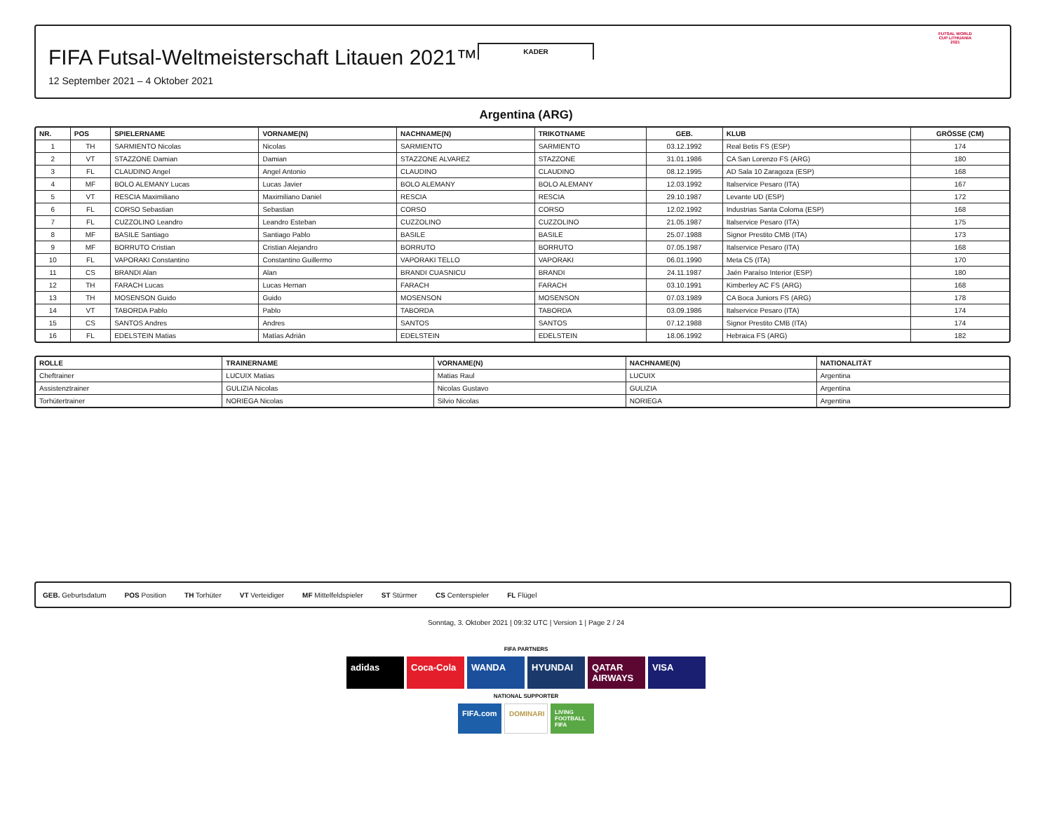KADER
FIFA Futsal-Weltmeisterschaft Litauen 2021™
12 September 2021 – 4 Oktober 2021
FUTSAL WORLD CUP LITHUANIA 2021
Argentina (ARG)
| NR. | POS | SPIELERNAME | VORNAME(N) | NACHNAME(N) | TRIKOTNAME | GEB. | KLUB | GRÖSSE (CM) |
| --- | --- | --- | --- | --- | --- | --- | --- | --- |
| 1 | TH | SARMIENTO Nicolas | Nicolas | SARMIENTO | SARMIENTO | 03.12.1992 | Real Betis FS (ESP) | 174 |
| 2 | VT | STAZZONE Damian | Damian | STAZZONE ALVAREZ | STAZZONE | 31.01.1986 | CA San Lorenzo FS (ARG) | 180 |
| 3 | FL | CLAUDINO Angel | Angel Antonio | CLAUDINO | CLAUDINO | 08.12.1995 | AD Sala 10 Zaragoza (ESP) | 168 |
| 4 | MF | BOLO ALEMANY Lucas | Lucas Javier | BOLO ALEMANY | BOLO ALEMANY | 12.03.1992 | Italservice Pesaro (ITA) | 167 |
| 5 | VT | RESCIA Maximiliano | Maximiliano Daniel | RESCIA | RESCIA | 29.10.1987 | Levante UD (ESP) | 172 |
| 6 | FL | CORSO Sebastian | Sebastian | CORSO | CORSO | 12.02.1992 | Industrias Santa Coloma (ESP) | 168 |
| 7 | FL | CUZZOLINO Leandro | Leandro Esteban | CUZZOLINO | CUZZOLINO | 21.05.1987 | Italservice Pesaro (ITA) | 175 |
| 8 | MF | BASILE Santiago | Santiago Pablo | BASILE | BASILE | 25.07.1988 | Signor Prestito CMB (ITA) | 173 |
| 9 | MF | BORRUTO Cristian | Cristian Alejandro | BORRUTO | BORRUTO | 07.05.1987 | Italservice Pesaro (ITA) | 168 |
| 10 | FL | VAPORAKI Constantino | Constantino Guillermo | VAPORAKI TELLO | VAPORAKI | 06.01.1990 | Meta C5 (ITA) | 170 |
| 11 | CS | BRANDI Alan | Alan | BRANDI CUASNICU | BRANDI | 24.11.1987 | Jaén Paraíso Interior (ESP) | 180 |
| 12 | TH | FARACH Lucas | Lucas Hernan | FARACH | FARACH | 03.10.1991 | Kimberley AC FS (ARG) | 168 |
| 13 | TH | MOSENSON Guido | Guido | MOSENSON | MOSENSON | 07.03.1989 | CA Boca Juniors FS (ARG) | 178 |
| 14 | VT | TABORDA Pablo | Pablo | TABORDA | TABORDA | 03.09.1986 | Italservice Pesaro (ITA) | 174 |
| 15 | CS | SANTOS Andres | Andres | SANTOS | SANTOS | 07.12.1988 | Signor Prestito CMB (ITA) | 174 |
| 16 | FL | EDELSTEIN Matias | Matías Adrián | EDELSTEIN | EDELSTEIN | 18.06.1992 | Hebraica FS (ARG) | 182 |
| ROLLE | TRAINERNAME | VORNAME(N) | NACHNAME(N) | NATIONALITÄT |
| --- | --- | --- | --- | --- |
| Cheftrainer | LUCUIX Matias | Matias Raul | LUCUIX | Argentina |
| Assistenztrainer | GULIZIA Nicolas | Nicolas Gustavo | GULIZIA | Argentina |
| Torhütertrainer | NORIEGA Nicolas | Silvio Nicolas | NORIEGA | Argentina |
GEB. Geburtsdatum POS Position TH Torhüter VT Verteidiger MF Mittelfeldspieler ST Stürmer CS Centerspieler FL Flügel
Sonntag, 3. Oktober 2021 | 09:32 UTC | Version 1 | Page 2 / 24
FIFA PARTNERS
adidas Coca-Cola WANDA HYUNDAI QATAR AIRWAYS VISA
NATIONAL SUPPORTER
FIFA.com DOMINARI LIVING FOOTBALL FIFA